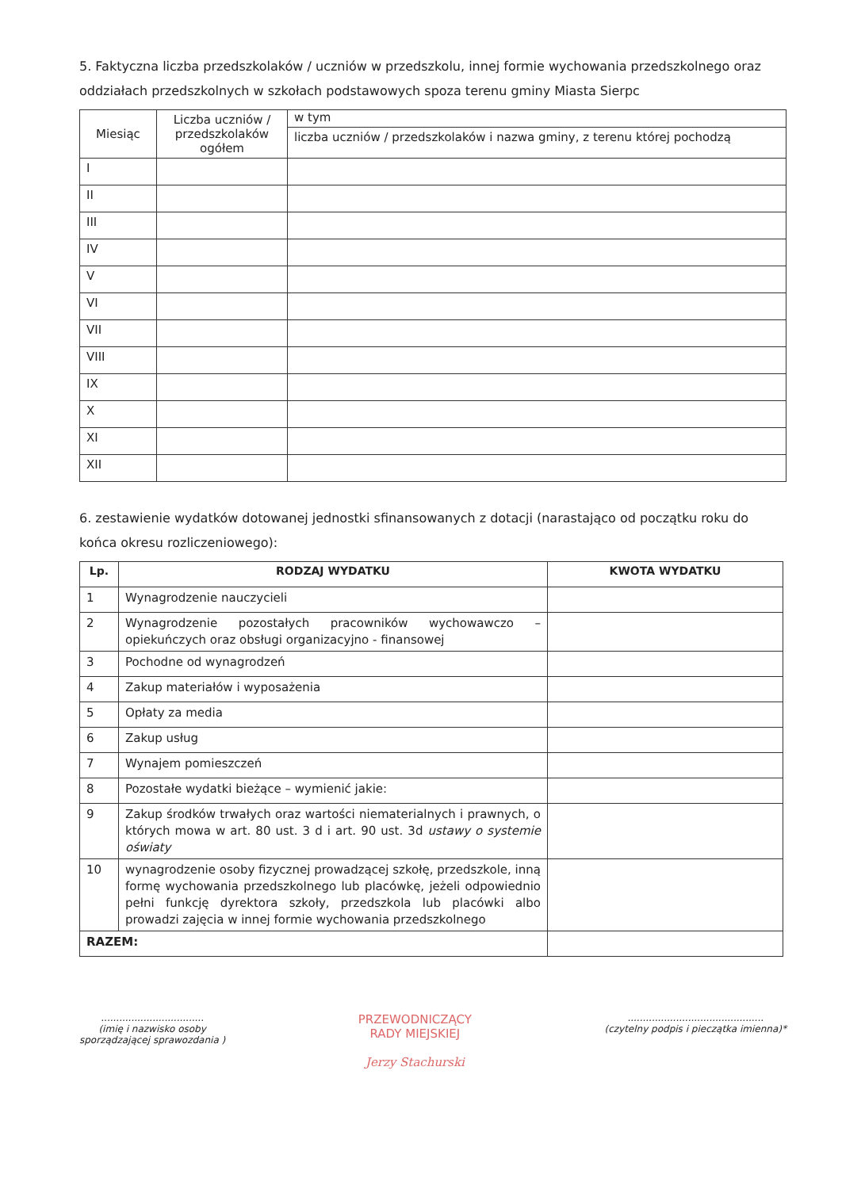5. Faktyczna liczba przedszkolaków / uczniów w przedszkolu, innej formie wychowania przedszkolnego oraz oddziałach przedszkolnych w szkołach podstawowych spoza terenu gminy Miasta Sierpc
| Miesiąc | Liczba uczniów / przedszkolaków ogółem | w tym |
| | | liczba uczniów / przedszkolaków i nazwa gminy, z terenu której pochodzą |
| I | | |
| II | | |
| III | | |
| IV | | |
| V | | |
| VI | | |
| VII | | |
| VIII | | |
| IX | | |
| X | | |
| XI | | |
| XII | | |
6. zestawienie wydatków dotowanej jednostki sfinansowanych z dotacji (narastająco od początku roku do końca okresu rozliczeniowego):
| Lp. | RODZAJ WYDATKU | KWOTA WYDATKU |
| --- | --- | --- |
| 1 | Wynagrodzenie nauczycieli | |
| 2 | Wynagrodzenie pozostałych pracowników wychowawczo – opiekuńczych oraz obsługi organizacyjno - finansowej | |
| 3 | Pochodne od wynagrodzeń | |
| 4 | Zakup materiałów i wyposażenia | |
| 5 | Opłaty za media | |
| 6 | Zakup usług | |
| 7 | Wynajem pomieszczeń | |
| 8 | Pozostałe wydatki bieżące – wymienić jakie: | |
| 9 | Zakup środków trwałych oraz wartości niematerialnych i prawnych, o których mowa w art. 80 ust. 3 d i art. 90 ust. 3d ustawy o systemie oświaty | |
| 10 | wynagrodzenie osoby fizycznej prowadzącej szkołę, przedszkole, inną formę wychowania przedszkolnego lub placówkę, jeżeli odpowiednio pełni funkcję dyrektora szkoły, przedszkola lub placówki albo prowadzi zajęcia w innej formie wychowania przedszkolnego | |
| RAZEM: | | |
..................................
(imię i nazwisko osoby
sporządzającej sprawozdania )
PRZEWODNICZĄCY
RADY MIEJSKIEJ
Jerzy Stachurski
.............................................
(czytelny podpis i pieczątka imienna)*